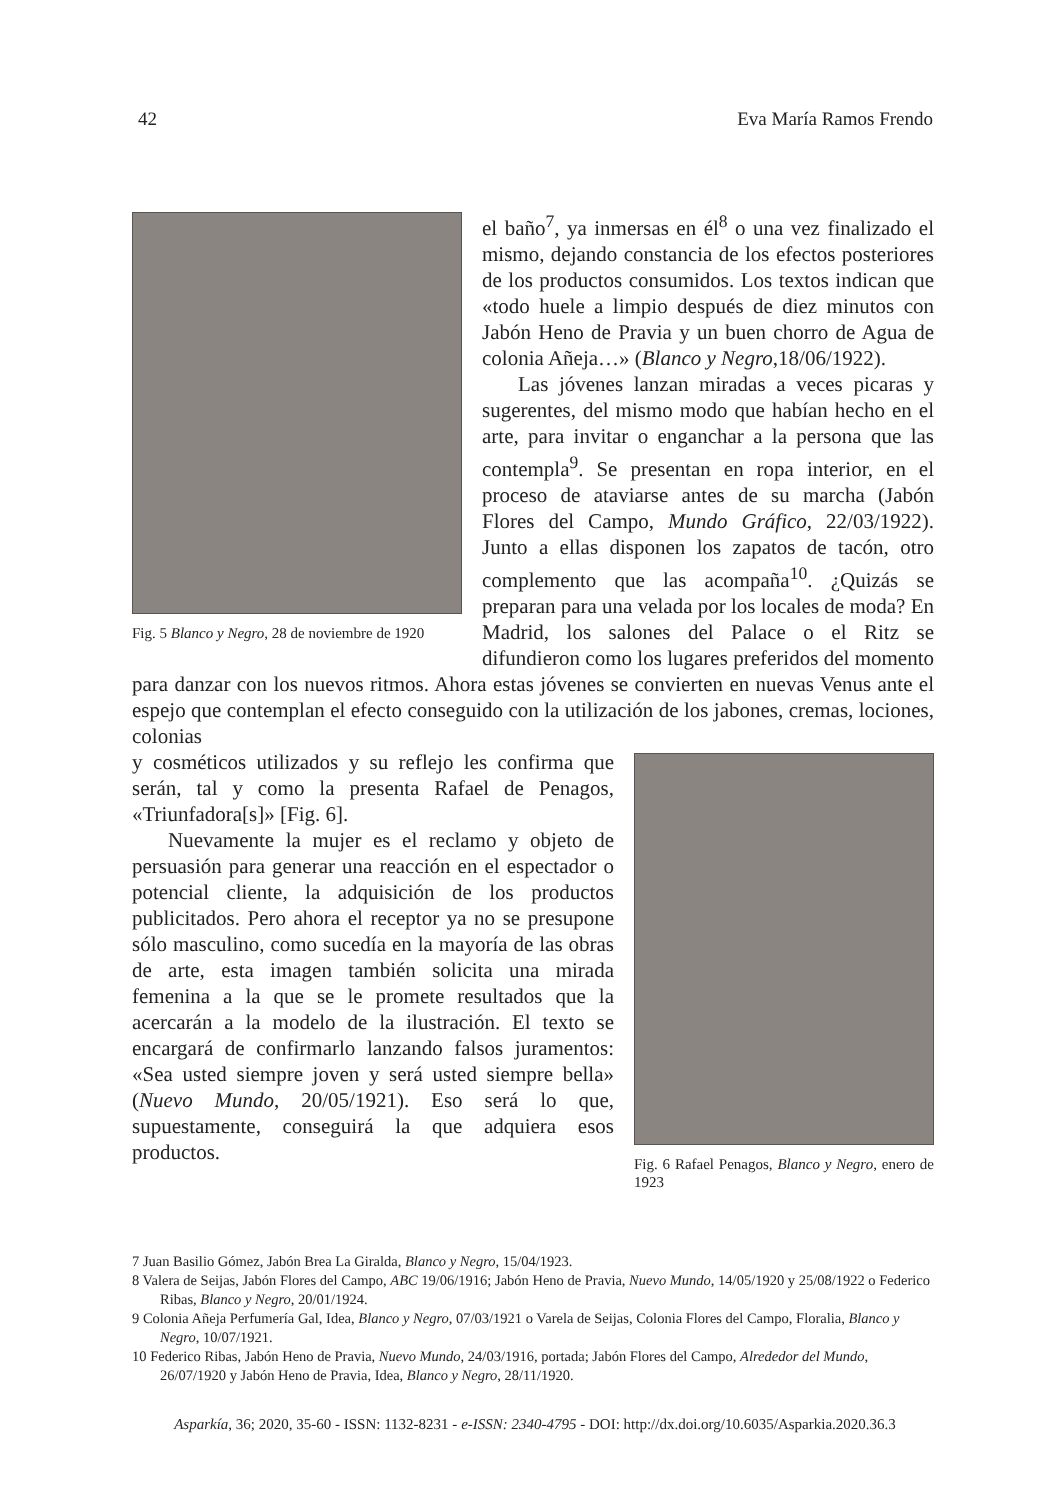42 Eva María Ramos Frendo
Fig. 5 Blanco y Negro, 28 de noviembre de 1920
el baño<sup>7</sup>, ya inmersas en él<sup>8</sup> o una vez finalizado el mismo, dejando constancia de los efectos posteriores de los productos consumidos. Los textos indican que «todo huele a limpio después de diez minutos con Jabón Heno de Pravia y un buen chorro de Agua de colonia Añeja…» (Blanco y Negro,18/06/1922).
Las jóvenes lanzan miradas a veces picaras y sugerentes, del mismo modo que habían hecho en el arte, para invitar o enganchar a la persona que las contempla<sup>9</sup>. Se presentan en ropa interior, en el proceso de ataviarse antes de su marcha (Jabón Flores del Campo, Mundo Gráfico, 22/03/1922). Junto a ellas disponen los zapatos de tacón, otro complemento que las acompaña<sup>10</sup>. ¿Quizás se preparan para una velada por los locales de moda? En Madrid, los salones del Palace o el Ritz se difundieron como los lugares preferidos del momento para danzar con los nuevos ritmos. Ahora estas jóvenes se convierten en nuevas Venus ante el espejo que contemplan el efecto conseguido con la utilización de los jabones, cremas, lociones, colonias
Fig. 6 Rafael Penagos, Blanco y Negro, enero de 1923
y cosméticos utilizados y su reflejo les confirma que serán, tal y como la presenta Rafael de Penagos, «Triunfadora[s]» [Fig. 6].
Nuevamente la mujer es el reclamo y objeto de persuasión para generar una reacción en el espectador o potencial cliente, la adquisición de los productos publicitados. Pero ahora el receptor ya no se presupone sólo masculino, como sucedía en la mayoría de las obras de arte, esta imagen también solicita una mirada femenina a la que se le promete resultados que la acercarán a la modelo de la ilustración. El texto se encargará de confirmarlo lanzando falsos juramentos: «Sea usted siempre joven y será usted siempre bella» (Nuevo Mundo, 20/05/1921). Eso será lo que, supuestamente, conseguirá la que adquiera esos productos.
7 Juan Basilio Gómez, Jabón Brea La Giralda, Blanco y Negro, 15/04/1923.
8 Valera de Seijas, Jabón Flores del Campo, ABC 19/06/1916; Jabón Heno de Pravia, Nuevo Mundo, 14/05/1920 y 25/08/1922 o Federico Ribas, Blanco y Negro, 20/01/1924.
9 Colonia Añeja Perfumería Gal, Idea, Blanco y Negro, 07/03/1921 o Varela de Seijas, Colonia Flores del Campo, Floralia, Blanco y Negro, 10/07/1921.
10 Federico Ribas, Jabón Heno de Pravia, Nuevo Mundo, 24/03/1916, portada; Jabón Flores del Campo, Alrededor del Mundo, 26/07/1920 y Jabón Heno de Pravia, Idea, Blanco y Negro, 28/11/1920.
Asparkía, 36; 2020, 35-60 - ISSN: 1132-8231 - e-ISSN: 2340-4795 - DOI: http://dx.doi.org/10.6035/Asparkia.2020.36.3